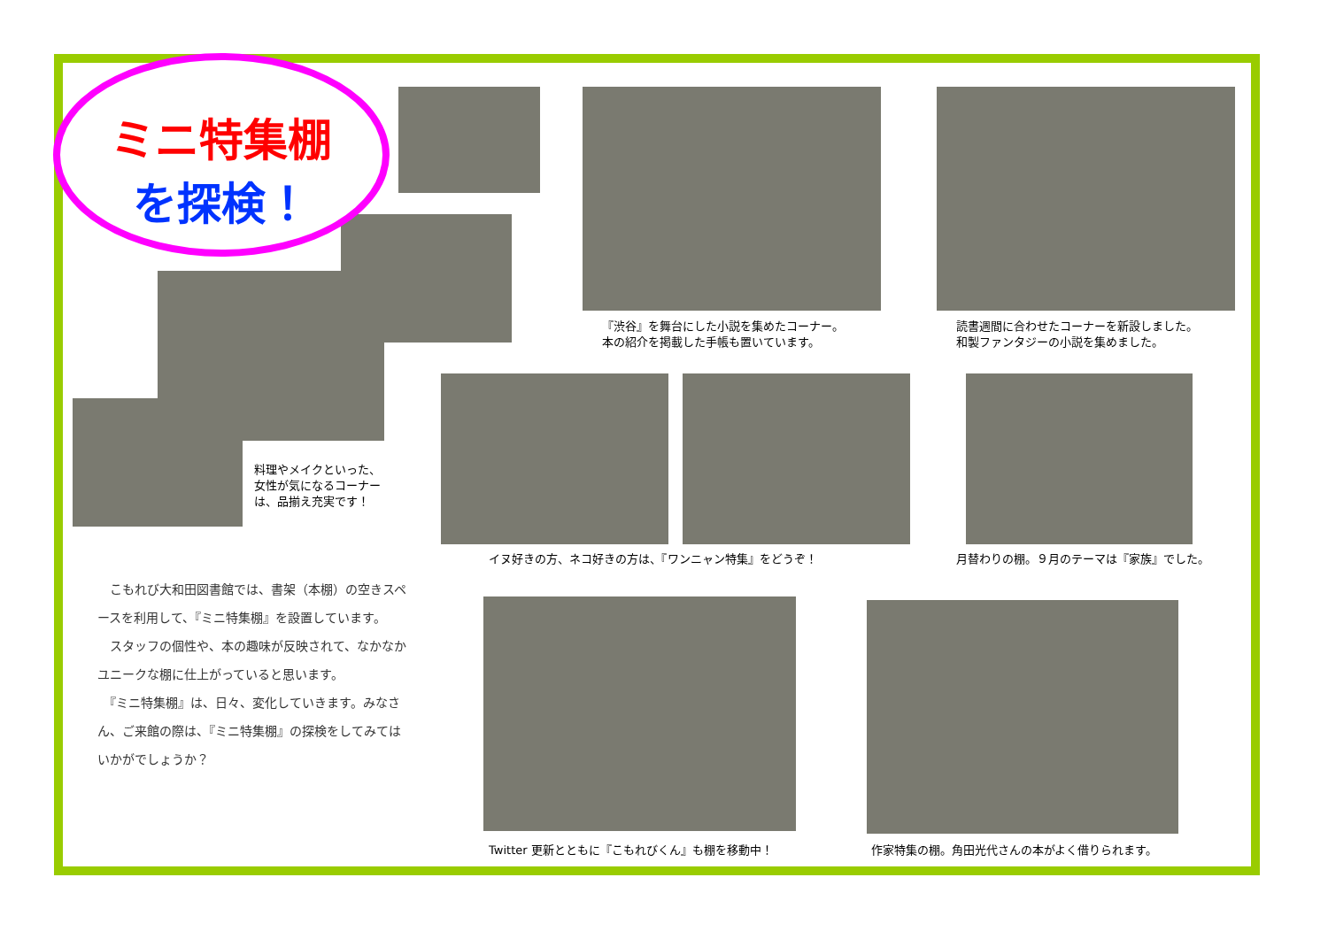ミニ特集棚
を探検！
『渋谷』を舞台にした小説を集めたコーナー。
本の紹介を掲載した手帳も置いています。
読書週間に合わせたコーナーを新設しました。
和製ファンタジーの小説を集めました。
料理やメイクといった、
女性が気になるコーナー
は、品揃え充実です！
イヌ好きの方、ネコ好きの方は、『ワンニャン特集』をどうぞ！
月替わりの棚。９月のテーマは『家族』でした。
　こもれび大和田図書館では、書架（本棚）の空きスペースを利用して、『ミニ特集棚』を設置しています。
　スタッフの個性や、本の趣味が反映されて、なかなかユニークな棚に仕上がっていると思います。
　『ミニ特集棚』は、日々、変化していきます。みなさん、ご来館の際は、『ミニ特集棚』の探検をしてみてはいかがでしょうか？
Twitter 更新とともに『こもれびくん』も棚を移動中！
作家特集の棚。角田光代さんの本がよく借りられます。